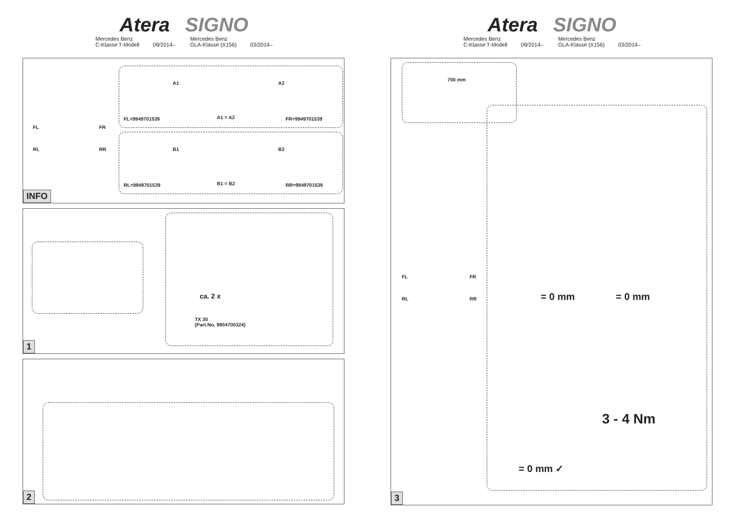Atera SIGNO
Mercedes Benz
C-Klasse T-Modell 09/2014–
Mercedes Benz
GLA-Klasse (X156) 03/2014–
FL FR
RL RR
A1 A2
FL=9949701539 FR=9949701539 A1 = A2
B1 B2
RL=9949701539 RR=9949701539 B1 = B2
INFO
ca. 2 x
TX 30
(Part.No. 9904700324)
1
2
Atera SIGNO
Mercedes Benz
C-Klasse T-Modell 09/2014–
Mercedes Benz
GLA-Klasse (X156) 03/2014–
700 mm
FL FR
RL RR = 0 mm = 0 mm
3 - 4 Nm
= 0 mm ✓
3